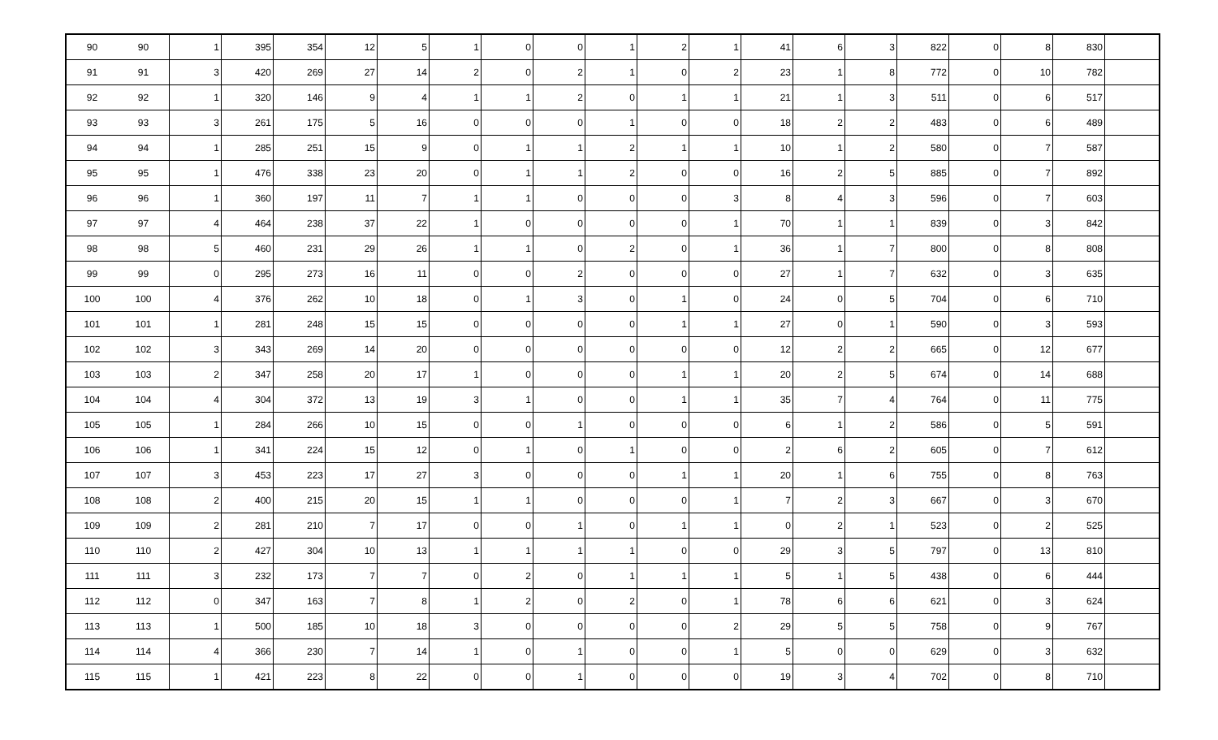| 90 | 90 | 1 | 395 | 354 | 12 | 5 | 1 | 0 | 0 | 1 | 2 | 1 | 41 | 6 | 3 | 822 | 0 | 8 | 830 | |
| 91 | 91 | 3 | 420 | 269 | 27 | 14 | 2 | 0 | 2 | 1 | 0 | 2 | 23 | 1 | 8 | 772 | 0 | 10 | 782 | |
| 92 | 92 | 1 | 320 | 146 | 9 | 4 | 1 | 1 | 2 | 0 | 1 | 1 | 21 | 1 | 3 | 511 | 0 | 6 | 517 | |
| 93 | 93 | 3 | 261 | 175 | 5 | 16 | 0 | 0 | 0 | 1 | 0 | 0 | 18 | 2 | 2 | 483 | 0 | 6 | 489 | |
| 94 | 94 | 1 | 285 | 251 | 15 | 9 | 0 | 1 | 1 | 2 | 1 | 1 | 10 | 1 | 2 | 580 | 0 | 7 | 587 | |
| 95 | 95 | 1 | 476 | 338 | 23 | 20 | 0 | 1 | 1 | 2 | 0 | 0 | 16 | 2 | 5 | 885 | 0 | 7 | 892 | |
| 96 | 96 | 1 | 360 | 197 | 11 | 7 | 1 | 1 | 0 | 0 | 0 | 3 | 8 | 4 | 3 | 596 | 0 | 7 | 603 | |
| 97 | 97 | 4 | 464 | 238 | 37 | 22 | 1 | 0 | 0 | 0 | 0 | 1 | 70 | 1 | 1 | 839 | 0 | 3 | 842 | |
| 98 | 98 | 5 | 460 | 231 | 29 | 26 | 1 | 1 | 0 | 2 | 0 | 1 | 36 | 1 | 7 | 800 | 0 | 8 | 808 | |
| 99 | 99 | 0 | 295 | 273 | 16 | 11 | 0 | 0 | 2 | 0 | 0 | 0 | 27 | 1 | 7 | 632 | 0 | 3 | 635 | |
| 100 | 100 | 4 | 376 | 262 | 10 | 18 | 0 | 1 | 3 | 0 | 1 | 0 | 24 | 0 | 5 | 704 | 0 | 6 | 710 | |
| 101 | 101 | 1 | 281 | 248 | 15 | 15 | 0 | 0 | 0 | 0 | 1 | 1 | 27 | 0 | 1 | 590 | 0 | 3 | 593 | |
| 102 | 102 | 3 | 343 | 269 | 14 | 20 | 0 | 0 | 0 | 0 | 0 | 0 | 12 | 2 | 2 | 665 | 0 | 12 | 677 | |
| 103 | 103 | 2 | 347 | 258 | 20 | 17 | 1 | 0 | 0 | 0 | 1 | 1 | 20 | 2 | 5 | 674 | 0 | 14 | 688 | |
| 104 | 104 | 4 | 304 | 372 | 13 | 19 | 3 | 1 | 0 | 0 | 1 | 1 | 35 | 7 | 4 | 764 | 0 | 11 | 775 | |
| 105 | 105 | 1 | 284 | 266 | 10 | 15 | 0 | 0 | 1 | 0 | 0 | 0 | 6 | 1 | 2 | 586 | 0 | 5 | 591 | |
| 106 | 106 | 1 | 341 | 224 | 15 | 12 | 0 | 1 | 0 | 1 | 0 | 0 | 2 | 6 | 2 | 605 | 0 | 7 | 612 | |
| 107 | 107 | 3 | 453 | 223 | 17 | 27 | 3 | 0 | 0 | 0 | 1 | 1 | 20 | 1 | 6 | 755 | 0 | 8 | 763 | |
| 108 | 108 | 2 | 400 | 215 | 20 | 15 | 1 | 1 | 0 | 0 | 0 | 1 | 7 | 2 | 3 | 667 | 0 | 3 | 670 | |
| 109 | 109 | 2 | 281 | 210 | 7 | 17 | 0 | 0 | 1 | 0 | 1 | 1 | 0 | 2 | 1 | 523 | 0 | 2 | 525 | |
| 110 | 110 | 2 | 427 | 304 | 10 | 13 | 1 | 1 | 1 | 1 | 0 | 0 | 29 | 3 | 5 | 797 | 0 | 13 | 810 | |
| 111 | 111 | 3 | 232 | 173 | 7 | 7 | 0 | 2 | 0 | 1 | 1 | 1 | 5 | 1 | 5 | 438 | 0 | 6 | 444 | |
| 112 | 112 | 0 | 347 | 163 | 7 | 8 | 1 | 2 | 0 | 2 | 0 | 1 | 78 | 6 | 6 | 621 | 0 | 3 | 624 | |
| 113 | 113 | 1 | 500 | 185 | 10 | 18 | 3 | 0 | 0 | 0 | 0 | 2 | 29 | 5 | 5 | 758 | 0 | 9 | 767 | |
| 114 | 114 | 4 | 366 | 230 | 7 | 14 | 1 | 0 | 1 | 0 | 0 | 1 | 5 | 0 | 0 | 629 | 0 | 3 | 632 | |
| 115 | 115 | 1 | 421 | 223 | 8 | 22 | 0 | 0 | 1 | 0 | 0 | 0 | 19 | 3 | 4 | 702 | 0 | 8 | 710 | |